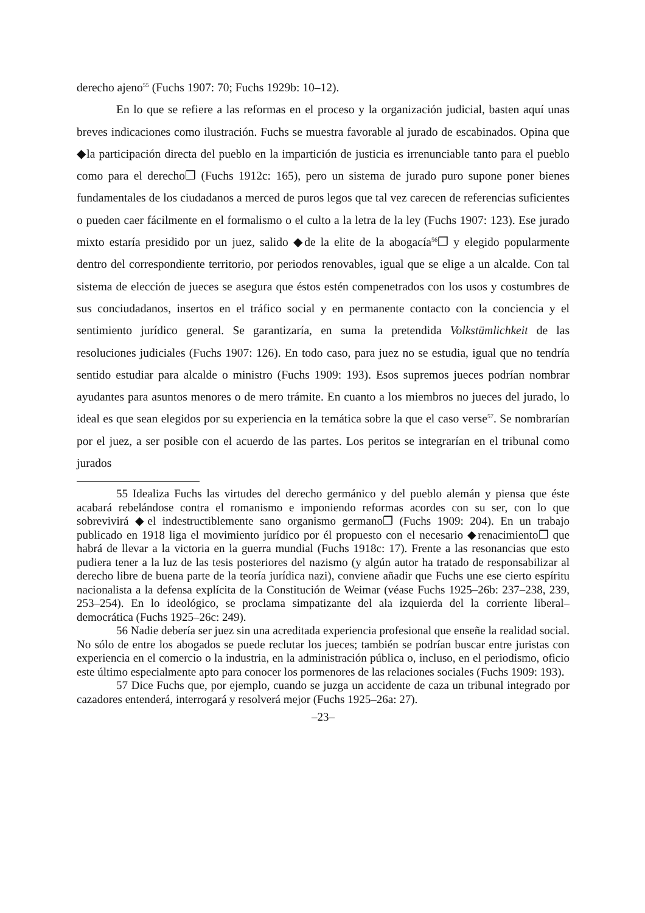derecho ajeno<sup>55</sup> (Fuchs 1907: 70; Fuchs 1929b: 10–12).
En lo que se refiere a las reformas en el proceso y la organización judicial, basten aquí unas breves indicaciones como ilustración. Fuchs se muestra favorable al jurado de escabinados. Opina que ◆la participación directa del pueblo en la impartición de justicia es irrenunciable tanto para el pueblo como para el derecho❐ (Fuchs 1912c: 165), pero un sistema de jurado puro supone poner bienes fundamentales de los ciudadanos a merced de puros legos que tal vez carecen de referencias suficientes o pueden caer fácilmente en el formalismo o el culto a la letra de la ley (Fuchs 1907: 123). Ese jurado mixto estaría presidido por un juez, salido ◆de la elite de la abogacía<sup>56</sup>❐ y elegido popularmente dentro del correspondiente territorio, por periodos renovables, igual que se elige a un alcalde. Con tal sistema de elección de jueces se asegura que éstos estén compenetrados con los usos y costumbres de sus conciudadanos, insertos en el tráfico social y en permanente contacto con la conciencia y el sentimiento jurídico general. Se garantizaría, en suma la pretendida Volkstümlichkeit de las resoluciones judiciales (Fuchs 1907: 126). En todo caso, para juez no se estudia, igual que no tendría sentido estudiar para alcalde o ministro (Fuchs 1909: 193). Esos supremos jueces podrían nombrar ayudantes para asuntos menores o de mero trámite. En cuanto a los miembros no jueces del jurado, lo ideal es que sean elegidos por su experiencia en la temática sobre la que el caso verse<sup>57</sup>. Se nombrarían por el juez, a ser posible con el acuerdo de las partes. Los peritos se integrarían en el tribunal como jurados
55 Idealiza Fuchs las virtudes del derecho germánico y del pueblo alemán y piensa que éste acabará rebelándose contra el romanismo e imponiendo reformas acordes con su ser, con lo que sobrevivirá ◆el indestructiblemente sano organismo germano❐ (Fuchs 1909: 204). En un trabajo publicado en 1918 liga el movimiento jurídico por él propuesto con el necesario ◆renacimiento❐ que habrá de llevar a la victoria en la guerra mundial (Fuchs 1918c: 17). Frente a las resonancias que esto pudiera tener a la luz de las tesis posteriores del nazismo (y algún autor ha tratado de responsabilizar al derecho libre de buena parte de la teoría jurídica nazi), conviene añadir que Fuchs une ese cierto espíritu nacionalista a la defensa explícita de la Constitución de Weimar (véase Fuchs 1925–26b: 237–238, 239, 253–254). En lo ideológico, se proclama simpatizante del ala izquierda del la corriente liberal–democrática (Fuchs 1925–26c: 249).
56 Nadie debería ser juez sin una acreditada experiencia profesional que enseñe la realidad social. No sólo de entre los abogados se puede reclutar los jueces; también se podrían buscar entre juristas con experiencia en el comercio o la industria, en la administración pública o, incluso, en el periodismo, oficio este último especialmente apto para conocer los pormenores de las relaciones sociales (Fuchs 1909: 193).
57 Dice Fuchs que, por ejemplo, cuando se juzga un accidente de caza un tribunal integrado por cazadores entenderá, interrogará y resolverá mejor (Fuchs 1925–26a: 27).
–23–